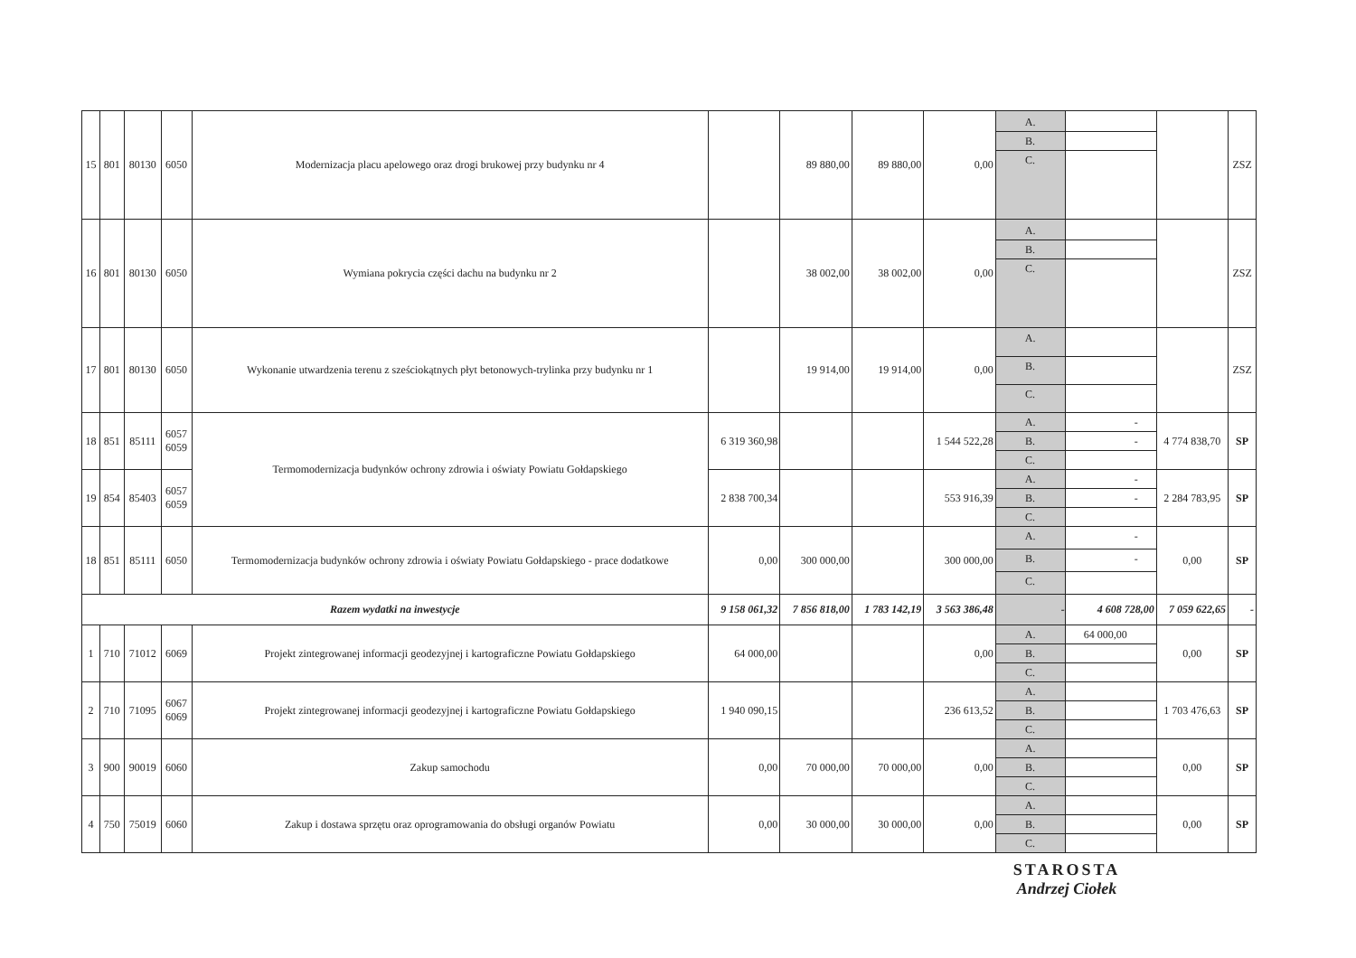| 15 | 801 | 80130 | 6050 | Modernizacja placu apelowego oraz drogi brukowej przy budynku nr 4 | | 89 880,00 | 89 880,00 | 0,00 | A. B. C. | | | ZSZ |
| 16 | 801 | 80130 | 6050 | Wymiana pokrycia części dachu na budynku nr 2 | | 38 002,00 | 38 002,00 | 0,00 | A. B. C. | | | ZSZ |
| 17 | 801 | 80130 | 6050 | Wykonanie utwardzenia terenu z sześciokątnych płyt betonowych-trylinka przy budynku nr 1 | | 19 914,00 | 19 914,00 | 0,00 | A. B. C. | | | ZSZ |
| 18 | 851 | 85111 | 6057 6059 | Termomodernizacja budynków ochrony zdrowia i oświaty Powiatu Gołdapskiego | 6 319 360,98 | | | 1 544 522,28 | A. B. C. | - - | 4 774 838,70 | SP |
| 19 | 854 | 85403 | 6057 6059 | | 2 838 700,34 | | | 553 916,39 | A. B. C. | - - | 2 284 783,95 | SP |
| 18 | 851 | 85111 | 6050 | Termomodernizacja budynków ochrony zdrowia i oświaty Powiatu Gołdapskiego - prace dodatkowe | 0,00 | 300 000,00 | | 300 000,00 | A. B. C. | - - | 0,00 | SP |
| Razem wydatki na inwestycje | | | | | 9 158 061,32 | 7 856 818,00 | 1 783 142,19 | 3 563 386,48 | - | 4 608 728,00 | 7 059 622,65 | - |
| 1 | 710 | 71012 | 6069 | Projekt zintegrowanej informacji geodezyjnej i kartograficzne Powiatu Gołdapskiego | 64 000,00 | | | 0,00 | A. B. C. | 64 000,00 | 0,00 | SP |
| 2 | 710 | 71095 | 6067 6069 | Projekt zintegrowanej informacji geodezyjnej i kartograficzne Powiatu Gołdapskiego | 1 940 090,15 | | | 236 613,52 | A. B. C. | | 1 703 476,63 | SP |
| 3 | 900 | 90019 | 6060 | Zakup samochodu | 0,00 | 70 000,00 | 70 000,00 | 0,00 | A. B. C. | | 0,00 | SP |
| 4 | 750 | 75019 | 6060 | Zakup i dostawa sprzętu oraz oprogramowania do obsługi organów Powiatu | 0,00 | 30 000,00 | 30 000,00 | 0,00 | A. B. C. | | 0,00 | SP |
STAROSTA
Andrzej Ciołek